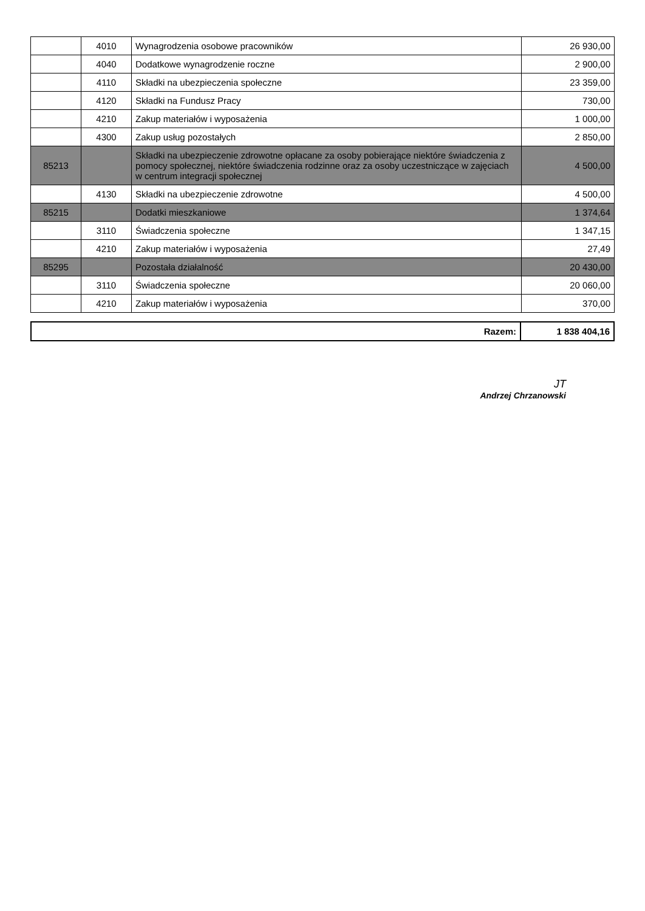| | 4010 | Wynagrodzenia osobowe pracowników | 26 930,00 |
| | 4040 | Dodatkowe wynagrodzenie roczne | 2 900,00 |
| | 4110 | Składki na ubezpieczenia społeczne | 23 359,00 |
| | 4120 | Składki na Fundusz Pracy | 730,00 |
| | 4210 | Zakup materiałów i wyposażenia | 1 000,00 |
| | 4300 | Zakup usług pozostałych | 2 850,00 |
| 85213 | | Składki na ubezpieczenie zdrowotne opłacane za osoby pobierające niektóre świadczenia z pomocy społecznej, niektóre świadczenia rodzinne oraz za osoby uczestniczące w zajęciach w centrum integracji społecznej | 4 500,00 |
| | 4130 | Składki na ubezpieczenie zdrowotne | 4 500,00 |
| 85215 | | Dodatki mieszkaniowe | 1 374,64 |
| | 3110 | Świadczenia społeczne | 1 347,15 |
| | 4210 | Zakup materiałów i wyposażenia | 27,49 |
| 85295 | | Pozostała działalność | 20 430,00 |
| | 3110 | Świadczenia społeczne | 20 060,00 |
| | 4210 | Zakup materiałów i wyposażenia | 370,00 |
| Razem: | 1 838 404,16 |
JT
Andrzej Chrzanowski